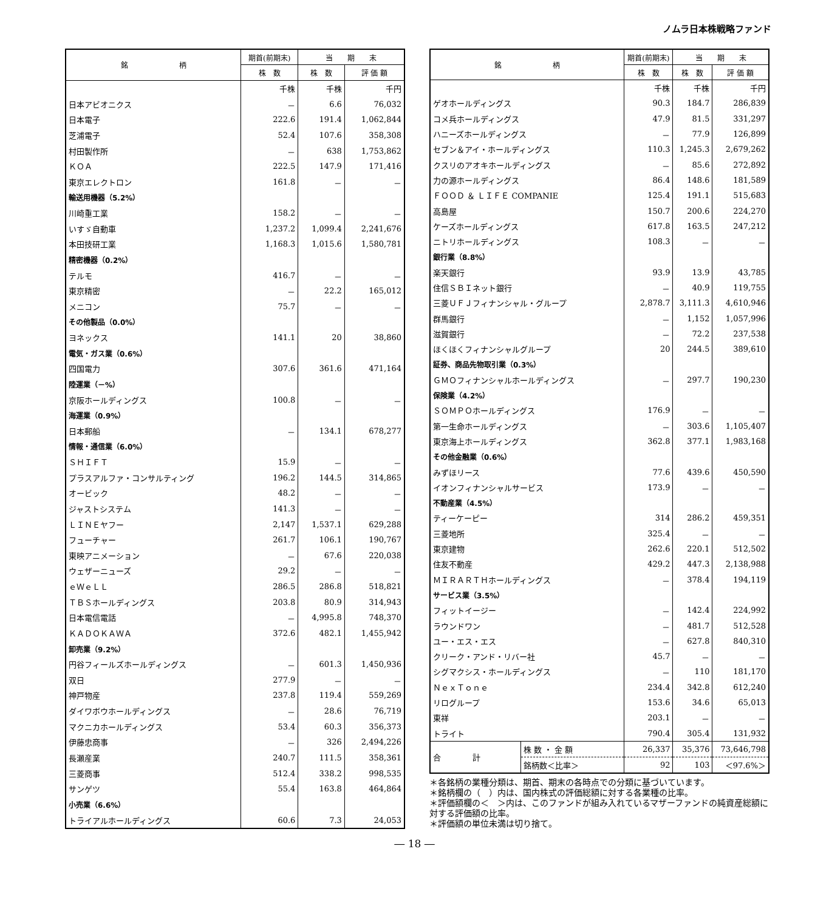ノムラ日本株戦略ファンド
| 銘 柄 | 期首(前期末) | 当 期 末 | |
| --- | --- | --- | --- |
| | 株 数 | 株 数 | 評 価 額 |
| | 千株 | 千株 | 千円 |
| 日本アビオニクス | － | 6.6 | 76,032 |
| 日本電子 | 222.6 | 191.4 | 1,062,844 |
| 芝浦電子 | 52.4 | 107.6 | 358,308 |
| 村田製作所 | － | 638 | 1,753,862 |
| ＫＯＡ | 222.5 | 147.9 | 171,416 |
| 東京エレクトロン | 161.8 | － | － |
| 輸送用機器（5.2%） | | | |
| 川崎重工業 | 158.2 | － | － |
| いすゞ自動車 | 1,237.2 | 1,099.4 | 2,241,676 |
| 本田技研工業 | 1,168.3 | 1,015.6 | 1,580,781 |
| 精密機器（0.2%） | | | |
| テルモ | 416.7 | － | － |
| 東京精密 | － | 22.2 | 165,012 |
| メニコン | 75.7 | － | － |
| その他製品（0.0%） | | | |
| ヨネックス | 141.1 | 20 | 38,860 |
| 電気・ガス業（0.6%） | | | |
| 四国電力 | 307.6 | 361.6 | 471,164 |
| 陸運業（－%） | | | |
| 京阪ホールディングス | 100.8 | － | － |
| 海運業（0.9%） | | | |
| 日本郵船 | － | 134.1 | 678,277 |
| 情報・通信業（6.0%） | | | |
| ＳＨＩＦＴ | 15.9 | － | － |
| プラスアルファ・コンサルティング | 196.2 | 144.5 | 314,865 |
| オービック | 48.2 | － | － |
| ジャストシステム | 141.3 | － | － |
| ＬＩＮＥヤフー | 2,147 | 1,537.1 | 629,288 |
| フューチャー | 261.7 | 106.1 | 190,767 |
| 東映アニメーション | － | 67.6 | 220,038 |
| ウェザーニューズ | 29.2 | － | － |
| ｅＷｅＬＬ | 286.5 | 286.8 | 518,821 |
| ＴＢＳホールディングス | 203.8 | 80.9 | 314,943 |
| 日本電信電話 | － | 4,995.8 | 748,370 |
| ＫＡＤＯＫＡＷＡ | 372.6 | 482.1 | 1,455,942 |
| 卸売業（9.2%） | | | |
| 円谷フィールズホールディングス | － | 601.3 | 1,450,936 |
| 双日 | 277.9 | － | － |
| 神戸物産 | 237.8 | 119.4 | 559,269 |
| ダイワボウホールディングス | － | 28.6 | 76,719 |
| マクニカホールディングス | 53.4 | 60.3 | 356,373 |
| 伊藤忠商事 | － | 326 | 2,494,226 |
| 長瀬産業 | 240.7 | 111.5 | 358,361 |
| 三菱商事 | 512.4 | 338.2 | 998,535 |
| サンゲツ | 55.4 | 163.8 | 464,864 |
| 小売業（6.6%） | | | |
| トライアルホールディングス | 60.6 | 7.3 | 24,053 |
| 銘 柄 | | 期首(前期末) | 当 期 末 | |
| --- | --- | --- | --- | --- |
| | | 株 数 | 株 数 | 評 価 額 |
| | | 千株 | 千株 | 千円 |
| ゲオホールディングス | | 90.3 | 184.7 | 286,839 |
| コメ兵ホールディングス | | 47.9 | 81.5 | 331,297 |
| ハニーズホールディングス | | － | 77.9 | 126,899 |
| セブン＆アイ・ホールディングス | | 110.3 | 1,245.3 | 2,679,262 |
| クスリのアオキホールディングス | | － | 85.6 | 272,892 |
| 力の源ホールディングス | | 86.4 | 148.6 | 181,589 |
| ＦＯＯＤ ＆ ＬＩＦＥ COMPANIE | | 125.4 | 191.1 | 515,683 |
| 高島屋 | | 150.7 | 200.6 | 224,270 |
| ケーズホールディングス | | 617.8 | 163.5 | 247,212 |
| ニトリホールディングス | | 108.3 | － | － |
| 銀行業（8.8%） | | | | |
| 楽天銀行 | | 93.9 | 13.9 | 43,785 |
| 住信ＳＢＩネット銀行 | | － | 40.9 | 119,755 |
| 三菱ＵＦＪフィナンシャル・グループ | | 2,878.7 | 3,111.3 | 4,610,946 |
| 群馬銀行 | | － | 1,152 | 1,057,996 |
| 滋賀銀行 | | － | 72.2 | 237,538 |
| ほくほくフィナンシャルグループ | | 20 | 244.5 | 389,610 |
| 証券、商品先物取引業（0.3%） | | | | |
| ＧＭＯフィナンシャルホールディングス | | － | 297.7 | 190,230 |
| 保険業（4.2%） | | | | |
| ＳＯＭＰＯホールディングス | | 176.9 | － | － |
| 第一生命ホールディングス | | － | 303.6 | 1,105,407 |
| 東京海上ホールディングス | | 362.8 | 377.1 | 1,983,168 |
| その他金融業（0.6%） | | | | |
| みずほリース | | 77.6 | 439.6 | 450,590 |
| イオンフィナンシャルサービス | | 173.9 | － | － |
| 不動産業（4.5%） | | | | |
| ティーケーピー | | 314 | 286.2 | 459,351 |
| 三菱地所 | | 325.4 | － | － |
| 東京建物 | | 262.6 | 220.1 | 512,502 |
| 住友不動産 | | 429.2 | 447.3 | 2,138,988 |
| ＭＩＲＡＲＴＨホールディングス | | － | 378.4 | 194,119 |
| サービス業（3.5%） | | | | |
| フィットイージー | | － | 142.4 | 224,992 |
| ラウンドワン | | － | 481.7 | 512,528 |
| ユー・エス・エス | | － | 627.8 | 840,310 |
| クリーク・アンド・リバー社 | | 45.7 | － | － |
| シグマクシス・ホールディングス | | － | 110 | 181,170 |
| ＮｅｘＴｏｎｅ | | 234.4 | 342.8 | 612,240 |
| リログループ | | 153.6 | 34.6 | 65,013 |
| 東祥 | | 203.1 | － | － |
| トライト | | 790.4 | 305.4 | 131,932 |
| 合 計 | 株 数 ・ 金 額 | 26,337 | 35,376 | 73,646,798 |
| | 銘柄数＜比率＞ | 92 | 103 | ＜97.6%＞ |
＊各銘柄の業種分類は、期首、期末の各時点での分類に基づいています。
＊銘柄欄の（　）内は、国内株式の評価総額に対する各業種の比率。
＊評価額欄の＜　＞内は、このファンドが組み入れているマザーファンドの純資産総額に対する評価額の比率。
＊評価額の単位未満は切り捨て。
― 18 ―